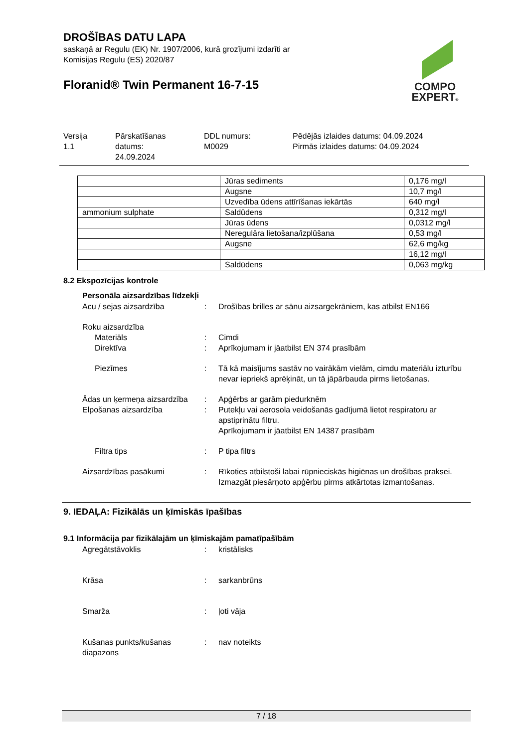DROŠĪBAS DATU LAPA
saskaņā ar Regulu (EK) Nr. 1907/2006, kurā grozījumi izdarīti ar
Komisijas Regulu (ES) 2020/87
Floranid® Twin Permanent 16-7-15
COMPO
EXPERT®
Versija
1.1
Pārskatīšanas
datums:
24.09.2024
DDL numurs:
M0029
Pēdējās izlaides datums: 04.09.2024
Pirmās izlaides datums: 04.09.2024
| | Jūras sediments | 0,176 mg/l |
| | Augsne | 10,7 mg/l |
| | Uzvedība ūdens attīrīšanas iekārtās | 640 mg/l |
| ammonium sulphate | Saldūdens | 0,312 mg/l |
| | Jūras ūdens | 0,0312 mg/l |
| | Neregulāra lietošana/izplūšana | 0,53 mg/l |
| | Augsne | 62,6 mg/kg |
| | | 16,12 mg/l |
| | Saldūdens | 0,063 mg/kg |
8.2 Ekspozīcijas kontrole
Personāla aizsardzības līdzekļi
Acu / sejas aizsardzība : Drošības brilles ar sānu aizsargekrāniem, kas atbilst EN166
Roku aizsardzība
Materiāls : Cimdi
Direktīva : Aprīkojumam ir jāatbilst EN 374 prasībām
Piezīmes : Tā kā maisījums sastāv no vairākām vielām, cimdu materiālu izturību nevar iepriekš aprēķināt, un tā jāpārbauda pirms lietošanas.
Ādas un ķermeņa aizsardzība
: Apģērbs ar garām piedurknēm
Elpošanas aizsardzība : Putekļu vai aerosola veidošanās gadījumā lietot respiratoru ar apstiprinātu filtru.
Aprīkojumam ir jāatbilst EN 14387 prasībām
Filtra tips : P tipa filtrs
Aizsardzības pasākumi : Rīkoties atbilstoši labai rūpnieciskās higiēnas un drošības praksei.
Izmazgāt piesārņoto apģērbu pirms atkārtotas izmantošanas.
9. IEDAĻA: Fizikālās un ķīmiskās īpašības
9.1 Informācija par fizikālajām un ķīmiskajām pamatīpašībām
Agregātstāvoklis : kristālisks
Krāsa : sarkanbrūns
Smarža : ļoti vāja
Kušanas punkts/kušanas diapazons
: nav noteikts
7 / 18